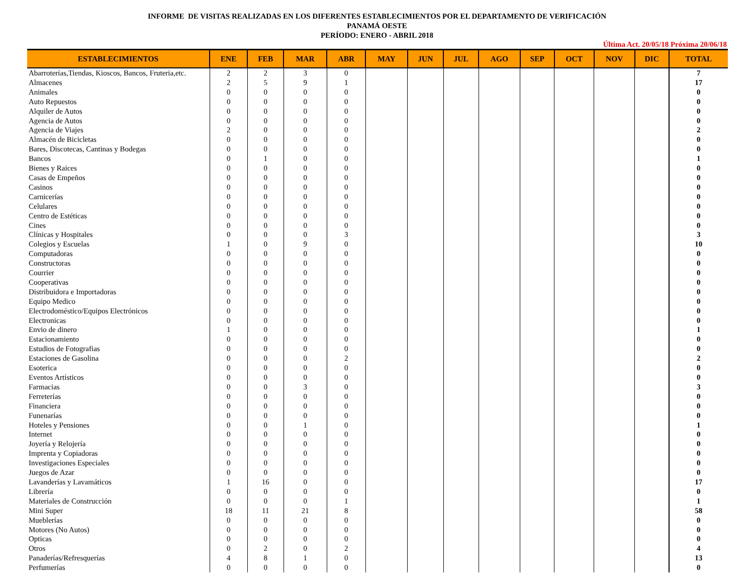INFORME DE VISITAS REALIZADAS EN LOS DIFERENTES ESTABLECIMIENTOS POR EL DEPARTAMENTO DE VERIFICACIÓN
PANAMÁ OESTE
PERÍODO: ENERO - ABRIL 2018
Última Act. 20/05/18 Próxima 20/06/18
| ESTABLECIMIENTOS | ENE | FEB | MAR | ABR | MAY | JUN | JUL | AGO | SEP | OCT | NOV | DIC | TOTAL |
| --- | --- | --- | --- | --- | --- | --- | --- | --- | --- | --- | --- | --- | --- |
| Abarroterías,Tiendas, Kioscos, Bancos, Fruteria,etc. | 2 | 2 | 3 | 0 | | | | | | | | | 7 |
| Almacenes | 2 | 5 | 9 | 1 | | | | | | | | | 17 |
| Animales | 0 | 0 | 0 | 0 | | | | | | | | | 0 |
| Auto Repuestos | 0 | 0 | 0 | 0 | | | | | | | | | 0 |
| Alquiler de Autos | 0 | 0 | 0 | 0 | | | | | | | | | 0 |
| Agencia de Autos | 0 | 0 | 0 | 0 | | | | | | | | | 0 |
| Agencia de Viajes | 2 | 0 | 0 | 0 | | | | | | | | | 2 |
| Almacén de Bicicletas | 0 | 0 | 0 | 0 | | | | | | | | | 0 |
| Bares, Discotecas, Cantinas y Bodegas | 0 | 0 | 0 | 0 | | | | | | | | | 0 |
| Bancos | 0 | 1 | 0 | 0 | | | | | | | | | 1 |
| Bienes y Raices | 0 | 0 | 0 | 0 | | | | | | | | | 0 |
| Casas de Empeños | 0 | 0 | 0 | 0 | | | | | | | | | 0 |
| Casinos | 0 | 0 | 0 | 0 | | | | | | | | | 0 |
| Carnicerías | 0 | 0 | 0 | 0 | | | | | | | | | 0 |
| Celulares | 0 | 0 | 0 | 0 | | | | | | | | | 0 |
| Centro de Estéticas | 0 | 0 | 0 | 0 | | | | | | | | | 0 |
| Cines | 0 | 0 | 0 | 0 | | | | | | | | | 0 |
| Clínicas y Hospitales | 0 | 0 | 0 | 3 | | | | | | | | | 3 |
| Colegios y Escuelas | 1 | 0 | 9 | 0 | | | | | | | | | 10 |
| Computadoras | 0 | 0 | 0 | 0 | | | | | | | | | 0 |
| Constructoras | 0 | 0 | 0 | 0 | | | | | | | | | 0 |
| Courrier | 0 | 0 | 0 | 0 | | | | | | | | | 0 |
| Cooperativas | 0 | 0 | 0 | 0 | | | | | | | | | 0 |
| Distribuidora e Importadoras | 0 | 0 | 0 | 0 | | | | | | | | | 0 |
| Equipo Medico | 0 | 0 | 0 | 0 | | | | | | | | | 0 |
| Electrodoméstico/Equipos Electrónicos | 0 | 0 | 0 | 0 | | | | | | | | | 0 |
| Electronicas | 0 | 0 | 0 | 0 | | | | | | | | | 0 |
| Envio de dinero | 1 | 0 | 0 | 0 | | | | | | | | | 1 |
| Estacionamiento | 0 | 0 | 0 | 0 | | | | | | | | | 0 |
| Estudios de Fotografias | 0 | 0 | 0 | 0 | | | | | | | | | 0 |
| Estaciones de Gasolina | 0 | 0 | 0 | 2 | | | | | | | | | 2 |
| Esoterica | 0 | 0 | 0 | 0 | | | | | | | | | 0 |
| Eventos Artísticos | 0 | 0 | 0 | 0 | | | | | | | | | 0 |
| Farmacias | 0 | 0 | 3 | 0 | | | | | | | | | 3 |
| Ferreterías | 0 | 0 | 0 | 0 | | | | | | | | | 0 |
| Financiera | 0 | 0 | 0 | 0 | | | | | | | | | 0 |
| Funenarías | 0 | 0 | 0 | 0 | | | | | | | | | 0 |
| Hoteles y Pensiones | 0 | 0 | 1 | 0 | | | | | | | | | 1 |
| Internet | 0 | 0 | 0 | 0 | | | | | | | | | 0 |
| Joyería y Relojería | 0 | 0 | 0 | 0 | | | | | | | | | 0 |
| Imprenta y Copiadoras | 0 | 0 | 0 | 0 | | | | | | | | | 0 |
| Investigaciones Especiales | 0 | 0 | 0 | 0 | | | | | | | | | 0 |
| Juegos de Azar | 0 | 0 | 0 | 0 | | | | | | | | | 0 |
| Lavanderías y Lavamáticos | 1 | 16 | 0 | 0 | | | | | | | | | 17 |
| Librería | 0 | 0 | 0 | 0 | | | | | | | | | 0 |
| Materiales de Construcción | 0 | 0 | 0 | 1 | | | | | | | | | 1 |
| Mini Super | 18 | 11 | 21 | 8 | | | | | | | | | 58 |
| Mueblerías | 0 | 0 | 0 | 0 | | | | | | | | | 0 |
| Motores (No Autos) | 0 | 0 | 0 | 0 | | | | | | | | | 0 |
| Opticas | 0 | 0 | 0 | 0 | | | | | | | | | 0 |
| Otros | 0 | 2 | 0 | 2 | | | | | | | | | 4 |
| Panaderías/Refresquerías | 4 | 8 | 1 | 0 | | | | | | | | | 13 |
| Perfumerías | 0 | 0 | 0 | 0 | | | | | | | | | 0 |